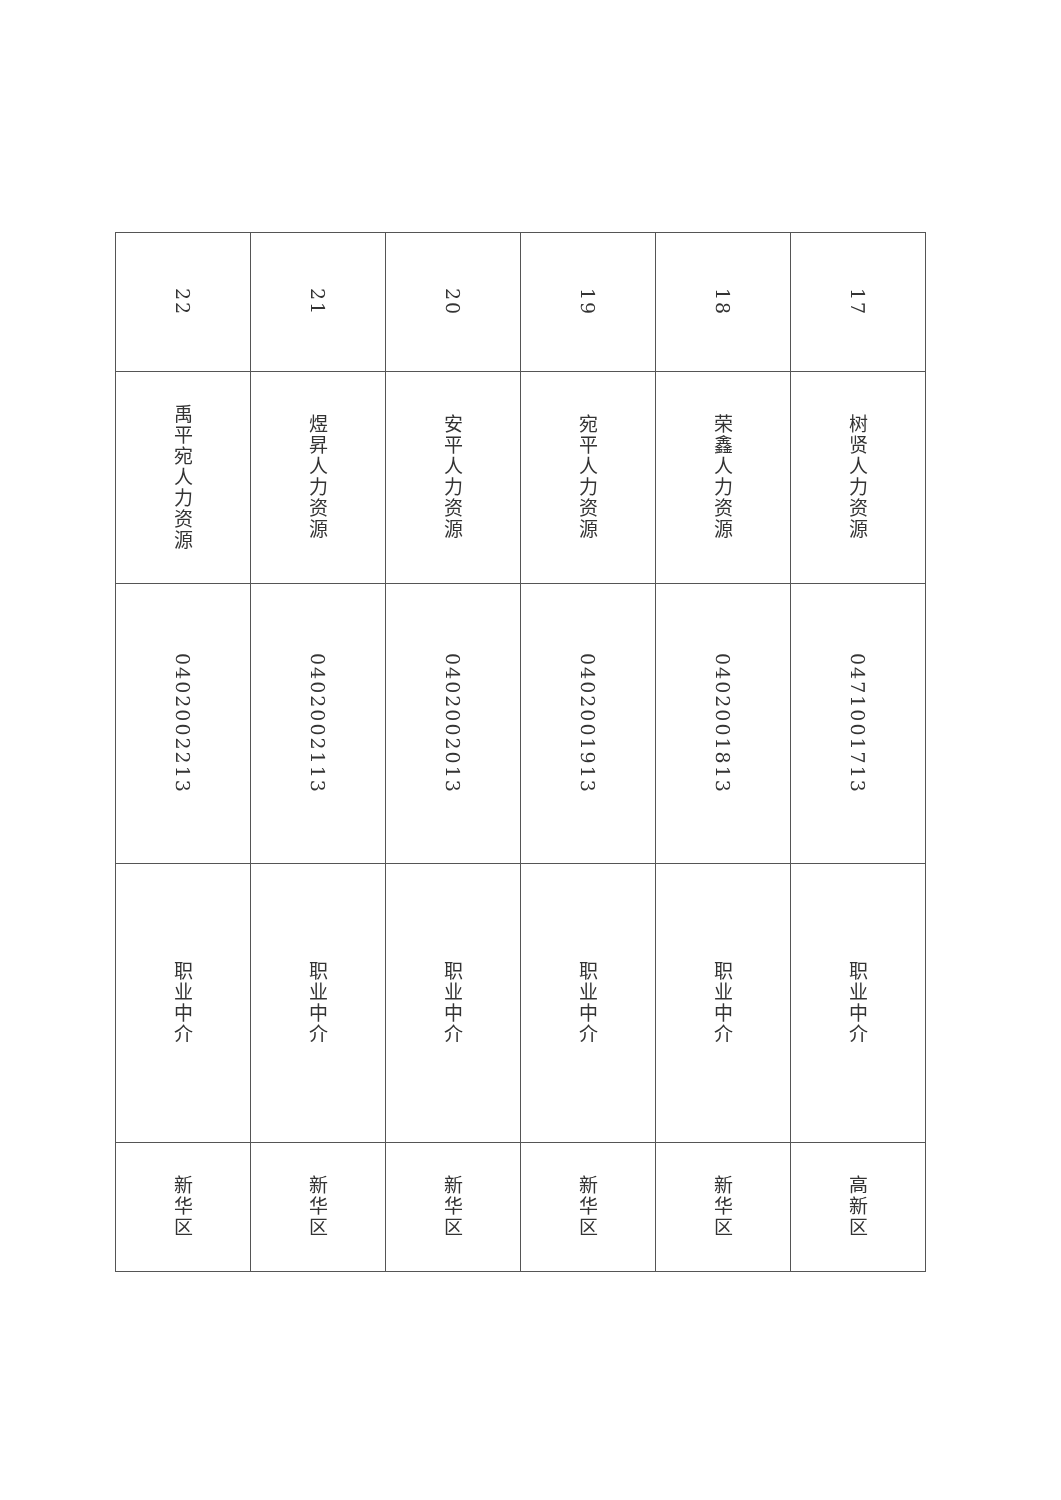| 17 | 树贤人力资源 | 0471001713 | 职业中介 | 高新区 |
| 18 | 荣鑫人力资源 | 0402001813 | 职业中介 | 新华区 |
| 19 | 宛平人力资源 | 0402001913 | 职业中介 | 新华区 |
| 20 | 安平人力资源 | 0402002013 | 职业中介 | 新华区 |
| 21 | 煜昇人力资源 | 0402002113 | 职业中介 | 新华区 |
| 22 | 禹平宛人力资源 | 0402002213 | 职业中介 | 新华区 |